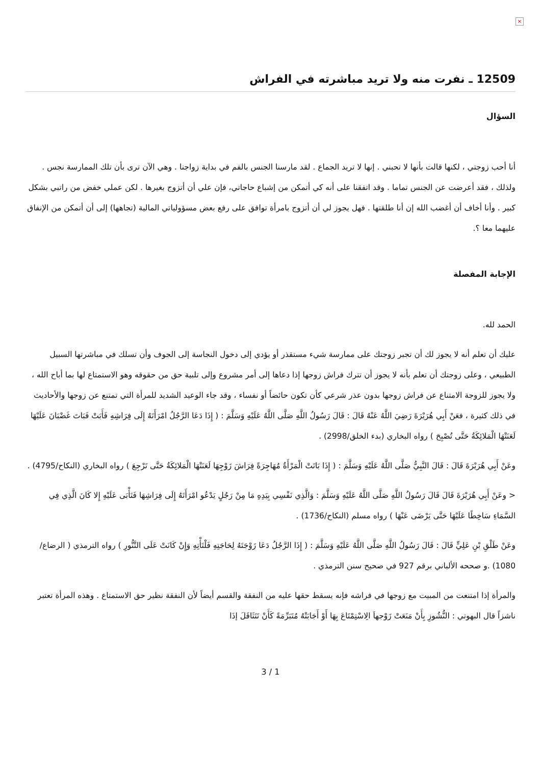×
12509 ـ نفرت منه ولا تريد مباشرته في الفراش
السؤال
أنا أحب زوجتي ، لكنها قالت بأنها لا تحبني . إنها لا تريد الجماع . لقد مارسنا الجنس بالفم في بداية زواجنا . وهي الآن ترى بأن تلك الممارسة نجس . ولذلك ، فقد أعرضت عن الجنس تماما . وقد اتفقنا على أنه كي أتمكن من إشباع حاجاتي، فإن علي أن أتزوج بغيرها . لكن عملي خفض من راتبي بشكل كبير . وأنا أخاف أن أغضب الله إن أنا طلقتها . فهل يجوز لي أن أتزوج بامرأة توافق على رفع بعض مسؤولياتي المالية (تجاهها) إلى أن أتمكن من الإنفاق عليهما معا ؟.
الإجابة المفصلة
الحمد لله.
عليك أن تعلم أنه لا يجوز لك أن تجبر زوجتك على ممارسة شيء مستقذر أو يؤدي إلى دخول النجاسة إلى الجوف وأن تسلك في مباشرتها السبيل الطبيعي ، وعلى زوجتك أن تعلم بأنه لا يجوز أن تترك فراش زوجها إذا دعاها إلى أمر مشروع وإلى تلبية حق من حقوقه وهو الاستمتاع لها بما أباح الله ، ولا يجوز للزوجة الامتناع عن فراش زوجها بدون عذر شرعي كأن تكون حائضاً أو نفساء ، وقد جاء الوعيد الشديد للمرأة التي تمتنع عن زوجها والأحاديث في ذلك كثيرة ، فعَنْ أَبِي هُرَيْرَةَ رَضِيَ اللَّهُ عَنْهُ قَالَ : قَالَ رَسُولُ اللَّهِ صَلَّى اللَّهُ عَلَيْهِ وَسَلَّمَ : ( إِذَا دَعَا الرَّجُلُ امْرَأَتَهُ إِلَى فِرَاشِهِ فَأَبَتْ فَبَاتَ غَضْبَانَ عَلَيْهَا لَعَنَتْهَا الْمَلائِكَةُ حَتَّى تُصْبِحَ ) رواه البخاري (بدء الخلق/2998) .
وعَنْ أَبِي هُرَيْرَةَ قَالَ : قَالَ النَّبِيُّ صَلَّى اللَّهُ عَلَيْهِ وَسَلَّمَ : ( إِذَا بَاتَتْ الْمَرْأَةُ مُهَاجِرَةً فِرَاشَ زَوْجِهَا لَعَنَتْهَا الْمَلائِكَةُ حَتَّى تَرْجِعَ ) رواه البخاري (النكاح/4795) .
< وعَنْ أَبِي هُرَيْرَةَ قَالَ قَالَ رَسُولُ اللَّهِ صَلَّى اللَّهُ عَلَيْهِ وَسَلَّمَ : وَالَّذِي نَفْسِي بِيَدِهِ مَا مِنْ رَجُلٍ يَدْعُو امْرَأَتَهُ إِلَى فِرَاشِهَا فَتَأْبَى عَلَيْهِ إِلا كَانَ الَّذِي فِي السَّمَاءِ سَاخِطًا عَلَيْهَا حَتَّى يَرْضَى عَنْهَا ) رواه مسلم (النكاح/1736) .
وعَنْ طَلْقِ بْنِ عَلِيٍّ قَالَ : قَالَ رَسُولُ اللَّهِ صَلَّى اللَّهُ عَلَيْهِ وَسَلَّمَ : ( إِذَا الرَّجُلُ دَعَا زَوْجَتَهُ لِحَاجَتِهِ فَلْتَأْتِهِ وَإِنْ كَانَتْ عَلَى التَّنُّورِ ) رواه الترمذي ( الرضاع/ 1080) .و صححه الألباني برقم 927 في صحيح سنن الترمذي .
والمرأة إذا امتنعت من المبيت مع زوجها في فراشه فإنه يسقط حقها عليه من النفقة والقسم أيضاً لأن النفقة نظير حق الاستمتاع . وهذه المرأة تعتبر ناشزاً قال البهوتي : النُّشُوزِ بِأَنْ مَنَعَتْ زَوْجهاَ الِاسْتِمْتَاعَ بِهَا أَوْ أَجَابَتْهُ مُتَبَرِّمَةً كَأَنْ تَتَثَاقَلَ إذَا
3 / 1